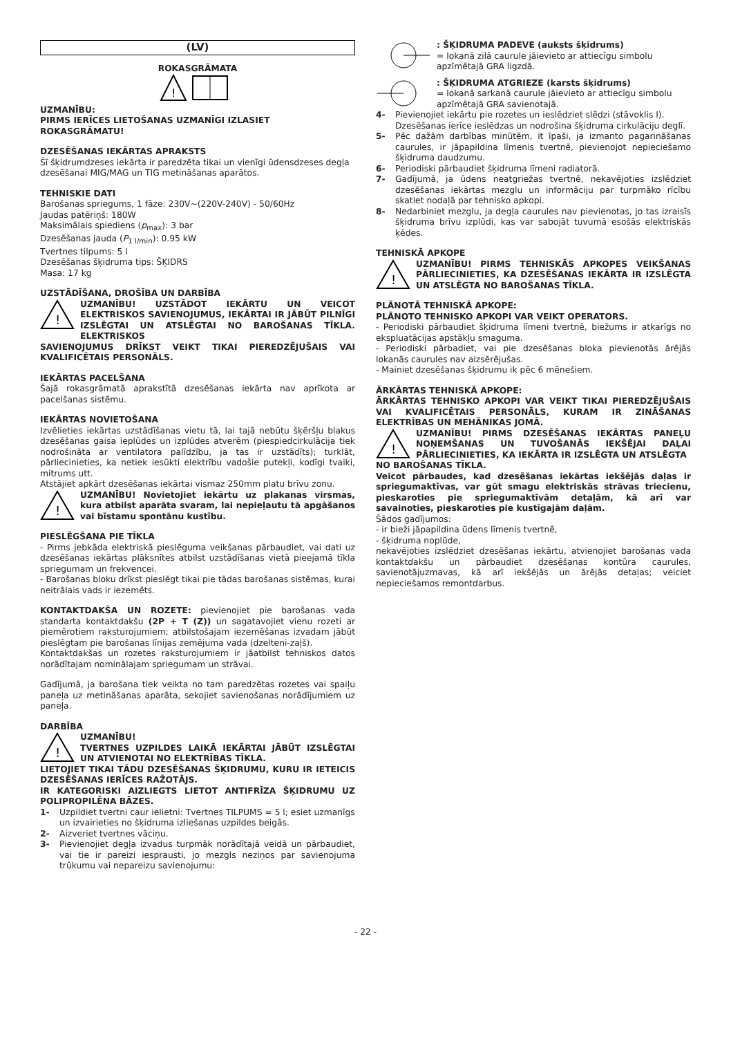(LV)
ROKASGRĀMATA
!
UZMANĪBU:
PIRMS IERĪCES LIETOŠANAS UZMANĪGI IZLASIET ROKASGRĀMATU!
DZESĒŠANAS IEKĀRTAS APRAKSTS
Šī šķidrumdzeses iekārta ir paredzēta tikai un vienīgi ūdensdzeses degļa dzesēšanai MIG/MAG un TIG metināšanas aparātos.
TEHNISKIE DATI
Barošanas spriegums, 1 fāze: 230V~(220V-240V) - 50/60Hz
Jaudas patēriņš: 180W
Maksimālais spiediens (p<sub>max</sub>): 3 bar
Dzesēšanas jauda (P<sub>1 l/min</sub>): 0.95 kW
Tvertnes tilpums: 5 l
Dzesēšanas šķidruma tips: ŠĶIDRS
Masa: 17 kg
UZSTĀDĪŠANA, DROŠĪBA UN DARBĪBA
!
UZMANĪBU! UZSTĀDOT IEKĀRTU UN VEICOT ELEKTRISKOS SAVIENOJUMUS, IEKĀRTAI IR JĀBŪT PILNĪGI IZSLĒGTAI UN ATSLĒGTAI NO BAROŠANAS TĪKLA. ELEKTRISKOS
SAVIENOJUMUS DRĪKST VEIKT TIKAI PIEREDZĒJUŠAIS VAI KVALIFICĒTAIS PERSONĀLS.
IEKĀRTAS PACELŠANA
Šajā rokasgrāmatā aprakstītā dzesēšanas iekārta nav aprīkota ar pacelšanas sistēmu.
IEKĀRTAS NOVIETOŠANA
Izvēlieties iekārtas uzstādīšanas vietu tā, lai tajā nebūtu šķēršļu blakus dzesēšanas gaisa ieplūdes un izplūdes atverēm (piespiedcirkulācija tiek nodrošināta ar ventilatora palīdzību, ja tas ir uzstādīts); turklāt, pārliecinieties, ka netiek iesūkti elektrību vadošie putekļi, kodīgi tvaiki, mitrums utt.
Atstājiet apkārt dzesēšanas iekārtai vismaz 250mm platu brīvu zonu.
!
UZMANĪBU! Novietojiet iekārtu uz plakanas virsmas, kura atbilst aparāta svaram, lai nepieļautu tā apgāšanos vai bīstamu spontānu kustību.
PIESLĒGŠANA PIE TĪKLA
- Pirms jebkāda elektriskā pieslēguma veikšanas pārbaudiet, vai dati uz dzesēšanas iekārtas plāksnītes atbilst uzstādīšanas vietā pieejamā tīkla spriegumam un frekvencei.
- Barošanas bloku drīkst pieslēgt tikai pie tādas barošanas sistēmas, kurai neitrālais vads ir iezemēts.
KONTAKTDAKŠA UN ROZETE: pievienojiet pie barošanas vada standarta kontaktdakšu (2P + T (Z)) un sagatavojiet vienu rozeti ar piemērotiem raksturojumiem; atbilstošajam iezemēšanas izvadam jābūt pieslēgtam pie barošanas līnijas zemējuma vada (dzelteni-zaļš).
Kontaktdakšas un rozetes raksturojumiem ir jāatbilst tehniskos datos norādītajam nominālajam spriegumam un strāvai.
Gadījumā, ja barošana tiek veikta no tam paredzētas rozetes vai spaiļu paneļa uz metināšanas aparāta, sekojiet savienošanas norādījumiem uz paneļa.
DARBĪBA
!
UZMANĪBU!
TVERTNES UZPILDES LAIKĀ IEKĀRTAI JĀBŪT IZSLĒGTAI UN ATVIENOTAI NO ELEKTRĪBAS TĪKLA.
LIETOJIET TIKAI TĀDU DZESĒŠANAS ŠĶIDRUMU, KURU IR IETEICIS DZESĒŠANAS IERĪCES RAŽOTĀJS.
IR KATEGORISKI AIZLIEGTS LIETOT ANTIFRĪZA ŠĶIDRUMU UZ POLIPROPILĒNA BĀZES.
1- Uzpildiet tvertni caur ielietni: Tvertnes TILPUMS = 5 l; esiet uzmanīgs un izvairieties no šķidruma izliešanas uzpildes beigās.
2- Aizveriet tvertnes vāciņu.
3- Pievienojiet degļa izvadus turpmāk norādītajā veidā un pārbaudiet, vai tie ir pareizi iesprausti, jo mezgls neziņos par savienojuma trūkumu vai nepareizu savienojumu:
: ŠĶIDRUMA PADEVE (auksts šķidrums)
= lokanā zilā caurule jāievieto ar attiecīgu simbolu apzīmētajā GRA ligzdā.
: ŠĶIDRUMA ATGRIEZE (karsts šķidrums)
= lokanā sarkanā caurule jāievieto ar attiecīgu simbolu apzīmētajā GRA savienotajā.
4- Pievienojiet iekārtu pie rozetes un ieslēdziet slēdzi (stāvoklis I).
Dzesēšanas ierīce ieslēdzas un nodrošina šķidruma cirkulāciju deglī.
5- Pēc dažām darbības minūtēm, it īpaši, ja izmanto pagarināšanas caurules, ir jāpapildina līmenis tvertnē, pievienojot nepieciešamo šķidruma daudzumu.
6- Periodiski pārbaudiet šķidruma līmeni radiatorā.
7- Gadījumā, ja ūdens neatgriežas tvertnē, nekavējoties izslēdziet dzesēšanas iekārtas mezglu un informāciju par turpmāko rīcību skatiet nodaļā par tehnisko apkopi.
8- Nedarbiniet mezglu, ja degļa caurules nav pievienotas, jo tas izraisīs šķidruma brīvu izplūdi, kas var sabojāt tuvumā esošās elektriskās ķēdes.
TEHNISKĀ APKOPE
!
UZMANĪBU! PIRMS TEHNISKĀS APKOPES VEIKŠANAS PĀRLIECINIETIES, KA DZESĒŠANAS IEKĀRTA IR IZSLĒGTA UN ATSLĒGTA NO BAROŠANAS TĪKLA.
PLĀNOTĀ TEHNISKĀ APKOPE:
PLĀNOTO TEHNISKO APKOPI VAR VEIKT OPERATORS.
- Periodiski pārbaudiet šķidruma līmeni tvertnē, biežums ir atkarīgs no ekspluatācijas apstākļu smaguma.
- Periodiski pārbadiet, vai pie dzesēšanas bloka pievienotās ārējās lokanās caurules nav aizsērējušas.
- Mainiet dzesēšanas šķidrumu ik pēc 6 mēnešiem.
ĀRKĀRTAS TEHNISKĀ APKOPE:
ĀRKĀRTAS TEHNISKO APKOPI VAR VEIKT TIKAI PIEREDZĒJUŠAIS VAI KVALIFICĒTAIS PERSONĀLS, KURAM IR ZINĀŠANAS ELEKTRĪBAS UN MEHĀNIKAS JOMĀ.
!
UZMANĪBU! PIRMS DZESĒŠANAS IEKĀRTAS PANEĻU NOŅEMŠANAS UN TUVOŠANĀS IEKŠĒJAI DAĻAI PĀRLIECINIETIES, KA IEKĀRTA IR IZSLĒGTA UN ATSLĒGTA
NO BAROŠANAS TĪKLA.
Veicot pārbaudes, kad dzesēšanas iekārtas iekšējās daļas ir spriegumaktīvas, var gūt smagu elektriskās strāvas triecienu, pieskaroties pie spriegumaktīvām detaļām, kā arī var savainoties, pieskaroties pie kustīgajām daļām.
Šādos gadījumos:
- ir bieži jāpapildina ūdens līmenis tvertnē,
- šķidruma noplūde,
nekavējoties izslēdziet dzesēšanas iekārtu, atvienojiet barošanas vada kontaktdakšu un pārbaudiet dzesēšanas kontūra caurules, savienotājuzmavas, kā arī iekšējās un ārējās detaļas; veiciet nepieciešamos remontdarbus.
- 22 -